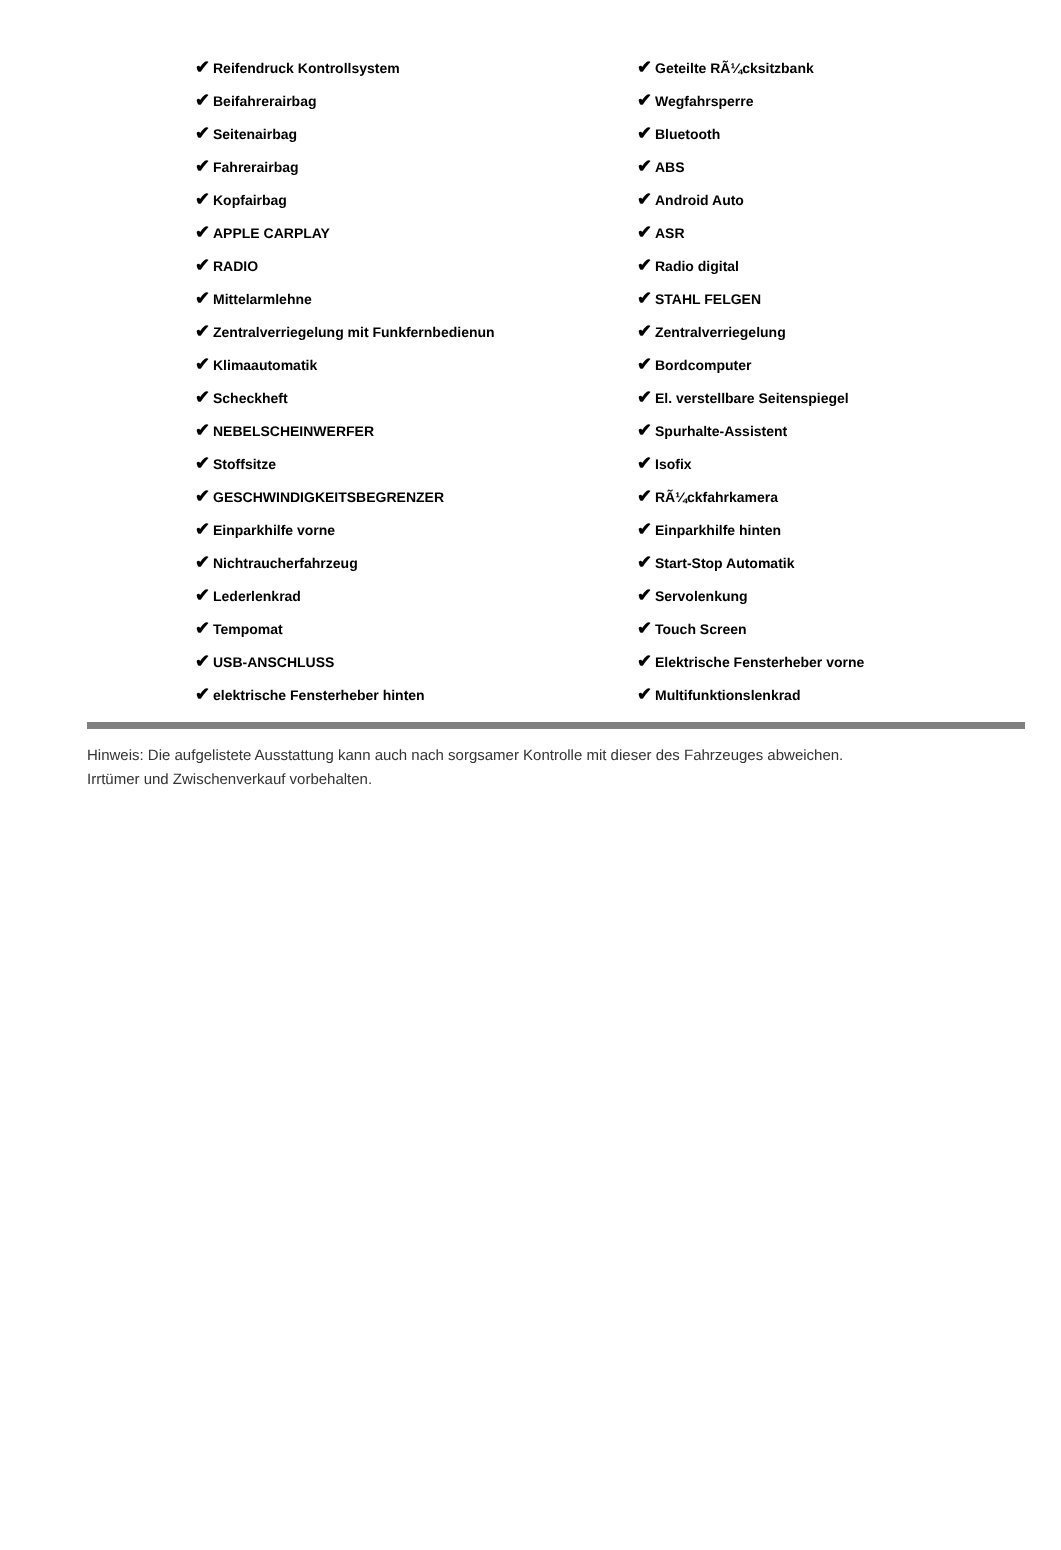| ✔ Reifendruck Kontrollsystem | ✔ Geteilte RÃ¼cksitzbank |
| ✔ Beifahrerairbag | ✔ Wegfahrsperre |
| ✔ Seitenairbag | ✔ Bluetooth |
| ✔ Fahrerairbag | ✔ ABS |
| ✔ Kopfairbag | ✔ Android Auto |
| ✔ APPLE CARPLAY | ✔ ASR |
| ✔ RADIO | ✔ Radio digital |
| ✔ Mittelarmlehne | ✔ STAHL FELGEN |
| ✔ Zentralverriegelung mit Funkfernbedienun | ✔ Zentralverriegelung |
| ✔ Klimaautomatik | ✔ Bordcomputer |
| ✔ Scheckheft | ✔ El. verstellbare Seitenspiegel |
| ✔ NEBELSCHEINWERFER | ✔ Spurhalte-Assistent |
| ✔ Stoffsitze | ✔ Isofix |
| ✔ GESCHWINDIGKEITSBEGRENZER | ✔ RÃ¼ckfahrkamera |
| ✔ Einparkhilfe vorne | ✔ Einparkhilfe hinten |
| ✔ Nichtraucherfahrzeug | ✔ Start-Stop Automatik |
| ✔ Lederlenkrad | ✔ Servolenkung |
| ✔ Tempomat | ✔ Touch Screen |
| ✔ USB-ANSCHLUSS | ✔ Elektrische Fensterheber vorne |
| ✔ elektrische Fensterheber hinten | ✔ Multifunktionslenkrad |
Hinweis: Die aufgelistete Ausstattung kann auch nach sorgsamer Kontrolle mit dieser des Fahrzeuges abweichen. Irrtümer und Zwischenverkauf vorbehalten.